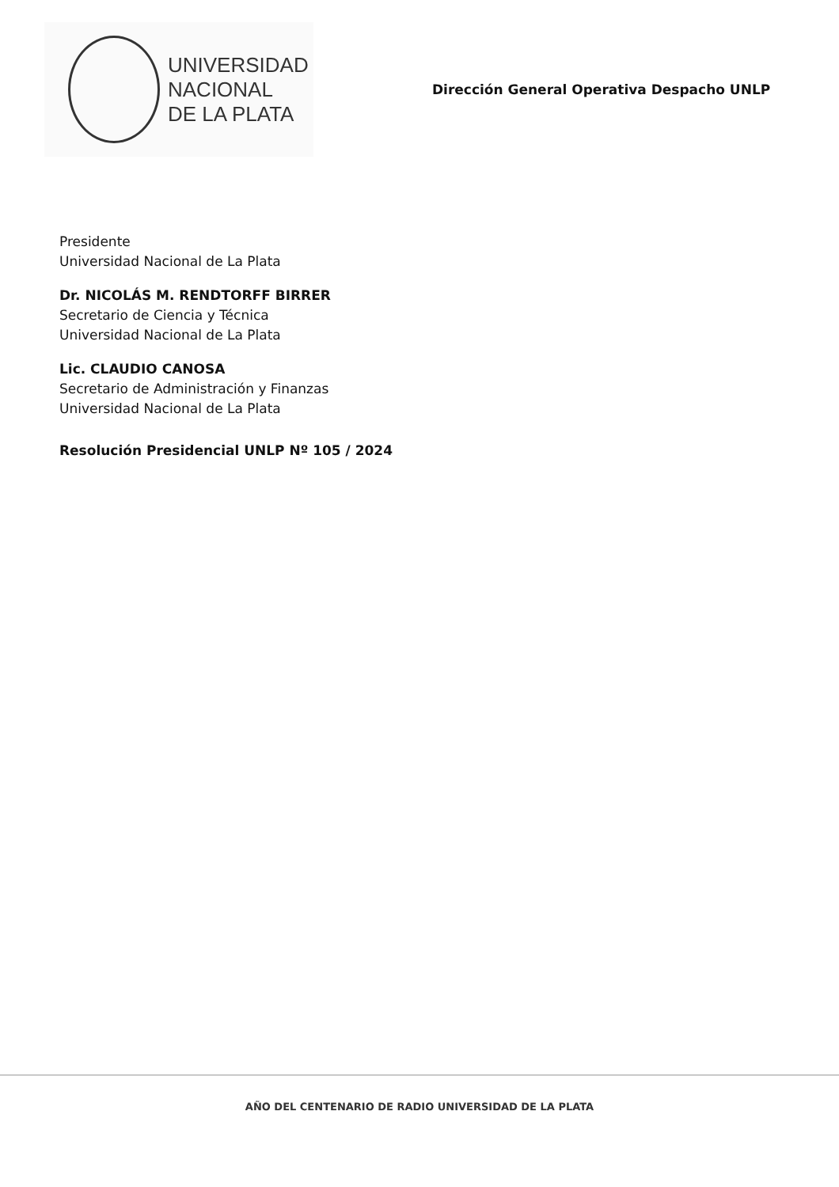UNIVERSIDAD
NACIONAL
DE LA PLATA
Dirección General Operativa Despacho UNLP
Presidente
Universidad Nacional de La Plata
Dr. NICOLÁS M. RENDTORFF BIRRER
Secretario de Ciencia y Técnica
Universidad Nacional de La Plata
Lic. CLAUDIO CANOSA
Secretario de Administración y Finanzas
Universidad Nacional de La Plata
Resolución Presidencial UNLP Nº 105 / 2024
AÑO DEL CENTENARIO DE RADIO UNIVERSIDAD DE LA PLATA